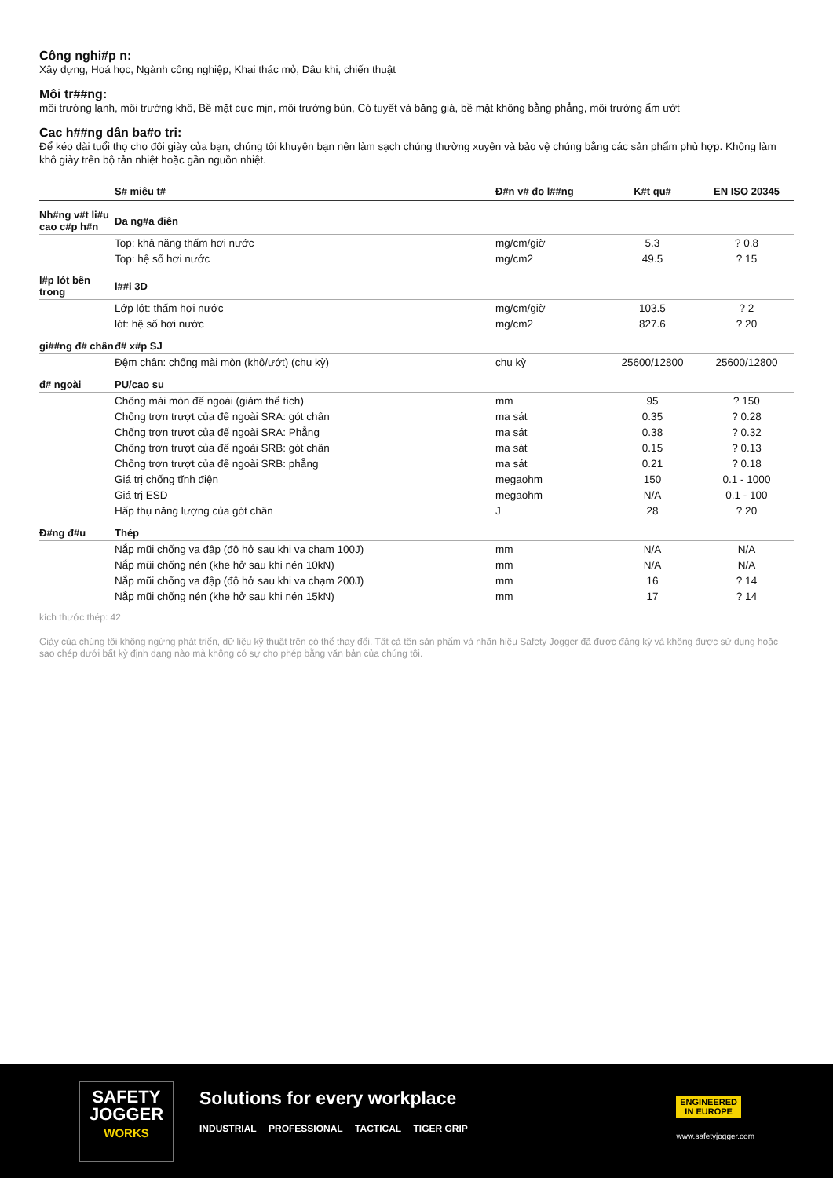Công nghi#p n:
Xây dựng, Hoá học, Ngành công nghiệp, Khai thác mỏ, Dâu khi, chiến thuật
Môi tr##ng:
môi trường lạnh, môi trường khô, Bề mặt cực mịn, môi trường bùn, Có tuyết và băng giá, bề mặt không bằng phẳng, môi trường ẩm ướt
Cac h##ng dân ba#o tri:
Để kéo dài tuổi thọ cho đôi giày của bạn, chúng tôi khuyên bạn nên làm sạch chúng thường xuyên và bảo vệ chúng bằng các sản phẩm phù hợp. Không làm khô giày trên bộ tản nhiệt hoặc gần nguồn nhiệt.
| | S# miêu t# | Đ#n v# đo l##ng | K#t qu# | EN ISO 20345 |
| --- | --- | --- | --- | --- |
| Nh#ng v#t li#u cao c#p h#n | Da ng#a điên | | | |
| | Top: khả năng thấm hơi nước | mg/cm/giờ | 5.3 | ? 0.8 |
| | Top: hệ số hơi nước | mg/cm2 | 49.5 | ? 15 |
| l#p lót bên trong | l##i 3D | | | |
| | Lớp lót: thấm hơi nước | mg/cm/giờ | 103.5 | ? 2 |
| | lót: hệ số hơi nước | mg/cm2 | 827.6 | ? 20 |
| gi##ng đ# chân | đ# x#p SJ | | | |
| | Đệm chân: chống mài mòn (khô/ướt) (chu kỳ) | chu kỳ | 25600/12800 | 25600/12800 |
| đ# ngoài | PU/cao su | | | |
| | Chống mài mòn đế ngoài (giảm thể tích) | mm | 95 | ? 150 |
| | Chống trơn trượt của đế ngoài SRA: gót chân | ma sát | 0.35 | ? 0.28 |
| | Chống trơn trượt của đế ngoài SRA: Phẳng | ma sát | 0.38 | ? 0.32 |
| | Chống trơn trượt của đế ngoài SRB: gót chân | ma sát | 0.15 | ? 0.13 |
| | Chống trơn trượt của đế ngoài SRB: phẳng | ma sát | 0.21 | ? 0.18 |
| | Giá trị chống tĩnh điện | megaohm | 150 | 0.1 - 1000 |
| | Giá trị ESD | megaohm | N/A | 0.1 - 100 |
| | Hấp thụ năng lượng của gót chân | J | 28 | ? 20 |
| Đ#ng đ#u | Thép | | | |
| | Nắp mũi chống va đập (độ hở sau khi va chạm 100J) | mm | N/A | N/A |
| | Nắp mũi chống nén (khe hở sau khi nén 10kN) | mm | N/A | N/A |
| | Nắp mũi chống va đập (độ hở sau khi va chạm 200J) | mm | 16 | ? 14 |
| | Nắp mũi chống nén (khe hở sau khi nén 15kN) | mm | 17 | ? 14 |
kích thước thép: 42
Giày của chúng tôi không ngừng phát triển, dữ liệu kỹ thuật trên có thể thay đổi. Tất cả tên sản phẩm và nhãn hiệu Safety Jogger đã được đăng ký và không được sử dụng hoặc sao chép dưới bất kỳ định dạng nào mà không có sự cho phép bằng văn bản của chúng tôi.
SAFETY
JOGGER
WORKS
Solutions for every workplace
INDUSTRIAL PROFESSIONAL TACTICAL TIGER GRIP
ENGINEERED
IN EUROPE
www.safetyjogger.com